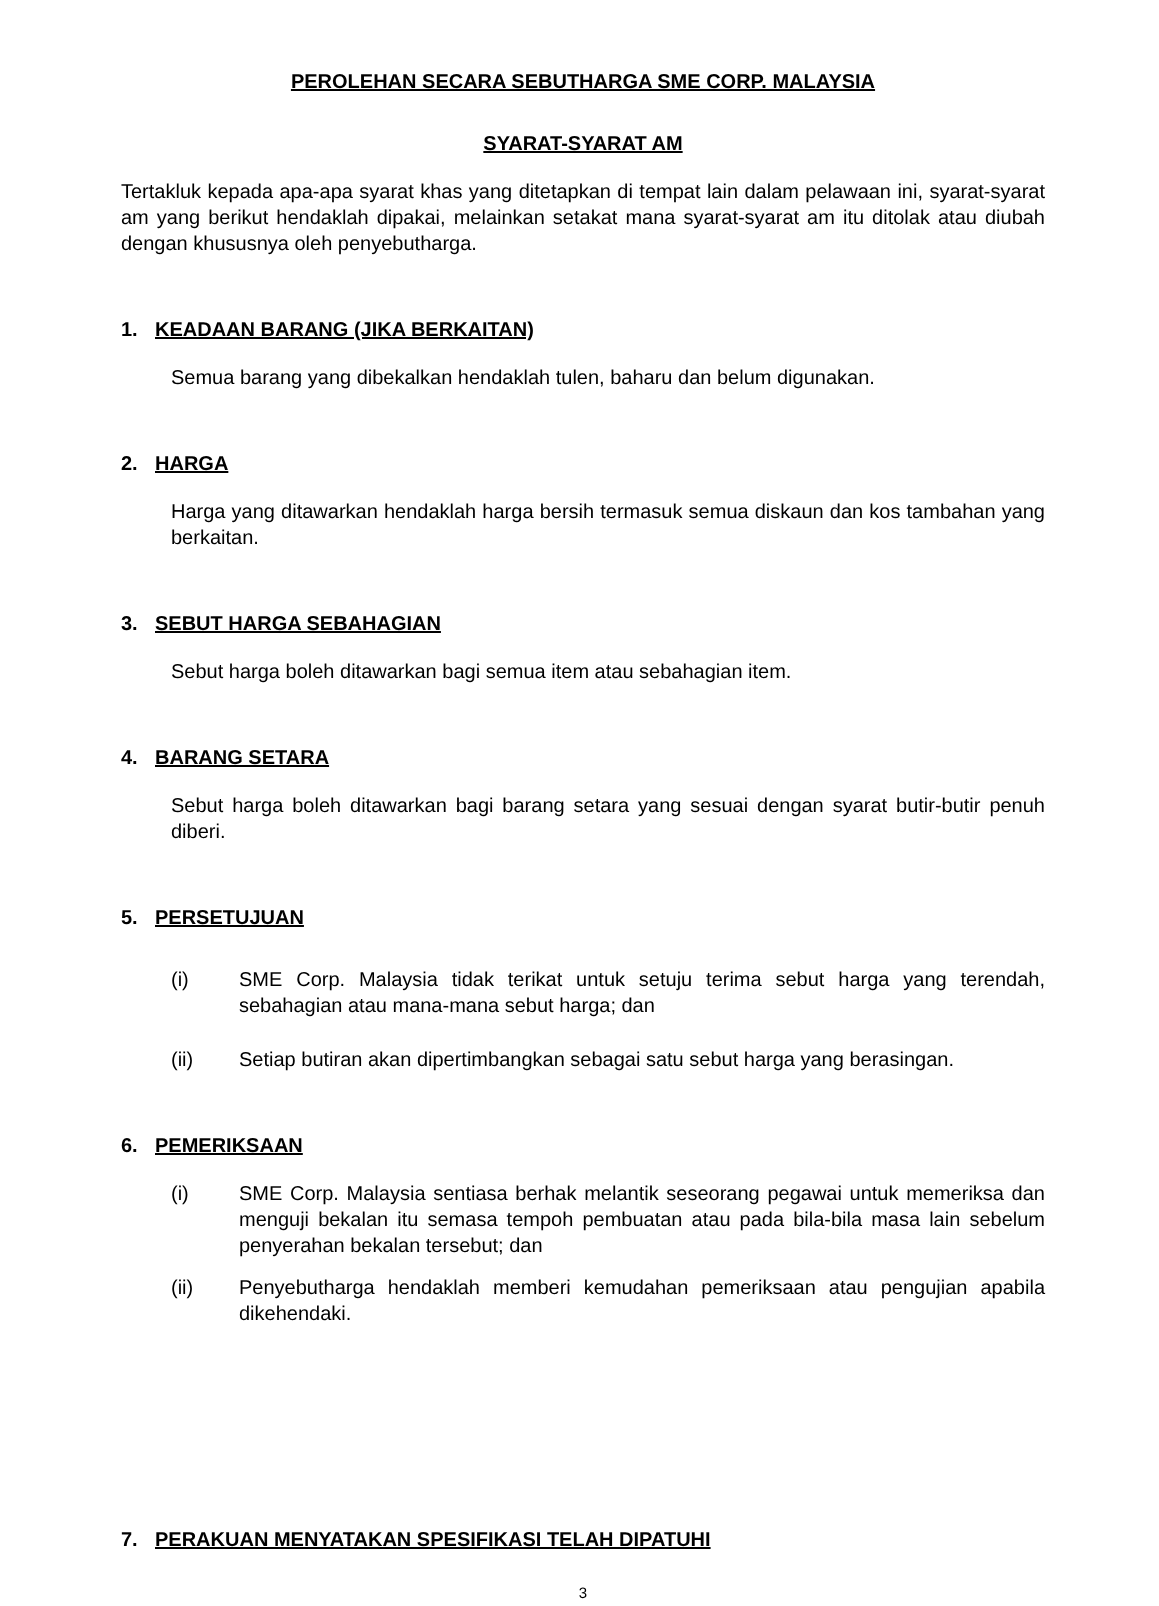PEROLEHAN SECARA SEBUTHARGA SME CORP. MALAYSIA
SYARAT-SYARAT AM
Tertakluk kepada apa-apa syarat khas yang ditetapkan di tempat lain dalam pelawaan ini, syarat-syarat am yang berikut hendaklah dipakai, melainkan setakat mana syarat-syarat am itu ditolak atau diubah dengan khususnya oleh penyebutharga.
1. KEADAAN BARANG (JIKA BERKAITAN)
Semua barang yang dibekalkan hendaklah tulen, baharu dan belum digunakan.
2. HARGA
Harga yang ditawarkan hendaklah harga bersih termasuk semua diskaun dan kos tambahan yang berkaitan.
3. SEBUT HARGA SEBAHAGIAN
Sebut harga boleh ditawarkan bagi semua item atau sebahagian item.
4. BARANG SETARA
Sebut harga boleh ditawarkan bagi barang setara yang sesuai dengan syarat butir-butir penuh diberi.
5. PERSETUJUAN
(i) SME Corp. Malaysia tidak terikat untuk setuju terima sebut harga yang terendah, sebahagian atau mana-mana sebut harga; dan
(ii) Setiap butiran akan dipertimbangkan sebagai satu sebut harga yang berasingan.
6. PEMERIKSAAN
(i) SME Corp. Malaysia sentiasa berhak melantik seseorang pegawai untuk memeriksa dan menguji bekalan itu semasa tempoh pembuatan atau pada bila-bila masa lain sebelum penyerahan bekalan tersebut; dan
(ii) Penyebutharga hendaklah memberi kemudahan pemeriksaan atau pengujian apabila dikehendaki.
7. PERAKUAN MENYATAKAN SPESIFIKASI TELAH DIPATUHI
3